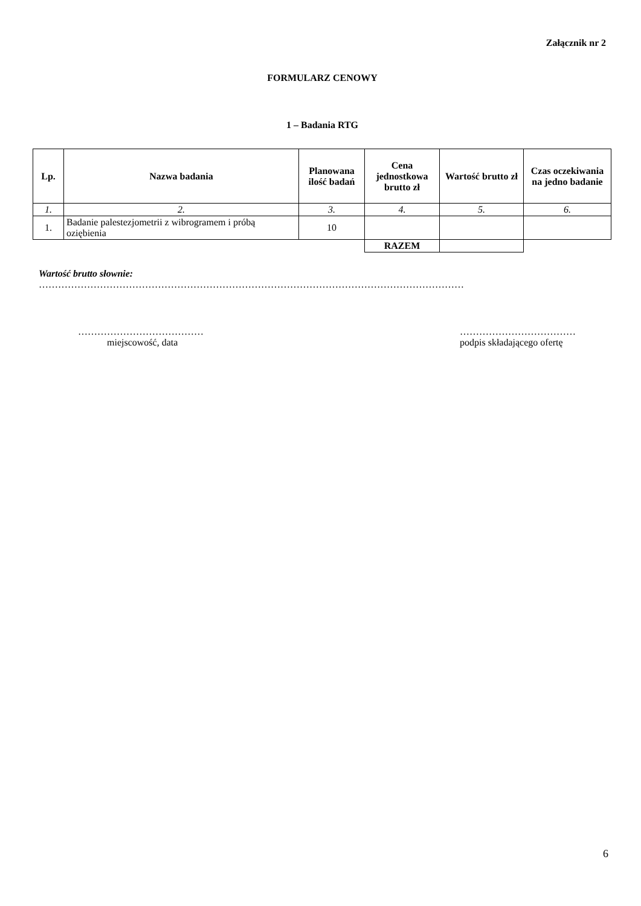Załącznik nr 2
FORMULARZ CENOWY
1 – Badania RTG
| Lp. | Nazwa badania | Planowana ilość badań | Cena jednostkowa brutto zł | Wartość brutto zł | Czas oczekiwania na jedno badanie |
| --- | --- | --- | --- | --- | --- |
| 1. | 2. | 3. | 4. | 5. | 6. |
| 1. | Badanie palestezjometrii z wibrogramem i próbą oziębienia | 10 | | | |
| | | | RAZEM | | |
Wartość brutto słownie:
……………………………………………………………………………………………………………………
…………………………………
miejscowość, data
………………………………
podpis składającego ofertę
6